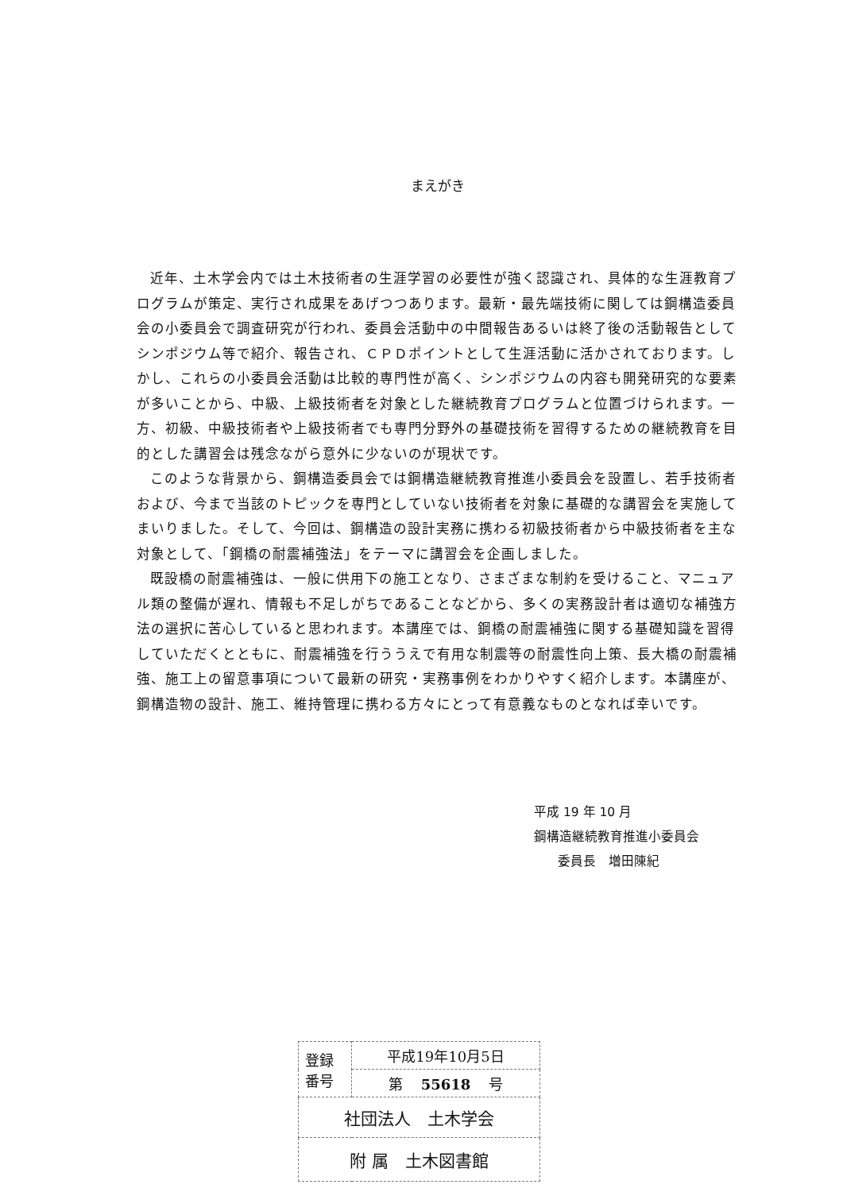まえがき
近年、土木学会内では土木技術者の生涯学習の必要性が強く認識され、具体的な生涯教育プログラムが策定、実行され成果をあげつつあります。最新・最先端技術に関しては鋼構造委員会の小委員会で調査研究が行われ、委員会活動中の中間報告あるいは終了後の活動報告としてシンポジウム等で紹介、報告され、ＣＰＤポイントとして生涯活動に活かされております。しかし、これらの小委員会活動は比較的専門性が高く、シンポジウムの内容も開発研究的な要素が多いことから、中級、上級技術者を対象とした継続教育プログラムと位置づけられます。一方、初級、中級技術者や上級技術者でも専門分野外の基礎技術を習得するための継続教育を目的とした講習会は残念ながら意外に少ないのが現状です。
このような背景から、鋼構造委員会では鋼構造継続教育推進小委員会を設置し、若手技術者および、今まで当該のトピックを専門としていない技術者を対象に基礎的な講習会を実施してまいりました。そして、今回は、鋼構造の設計実務に携わる初級技術者から中級技術者を主な対象として、「鋼橋の耐震補強法」をテーマに講習会を企画しました。
既設橋の耐震補強は、一般に供用下の施工となり、さまざまな制約を受けること、マニュアル類の整備が遅れ、情報も不足しがちであることなどから、多くの実務設計者は適切な補強方法の選択に苦心していると思われます。本講座では、鋼橋の耐震補強に関する基礎知識を習得していただくとともに、耐震補強を行ううえで有用な制震等の耐震性向上策、長大橋の耐震補強、施工上の留意事項について最新の研究・実務事例をわかりやすく紹介します。本講座が、鋼構造物の設計、施工、維持管理に携わる方々にとって有意義なものとなれば幸いです。
平成 19 年 10 月
鋼構造継続教育推進小委員会
委員長　増田陳紀
| 登録 番号 | 平成19年10月5日 |
| | 第 55618 号 |
| 社団法人 土木学会 | |
| 附 属 土木図書館 | |